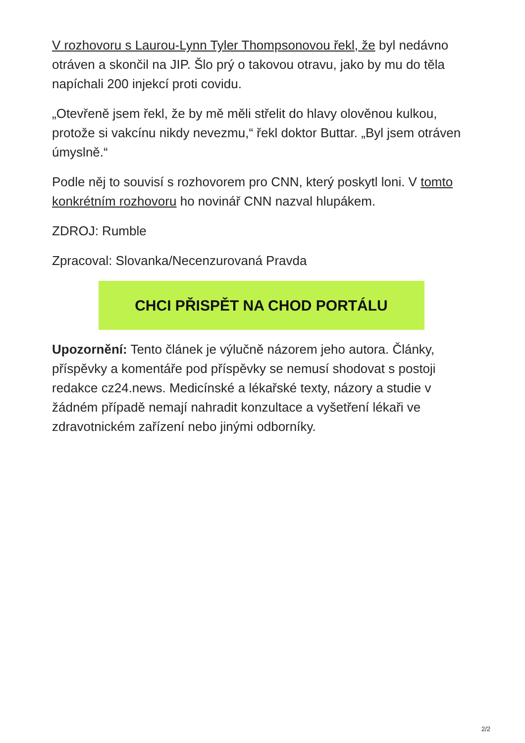V rozhovoru s Laurou-Lynn Tyler Thompsonovou řekl, že byl nedávno otráven a skončil na JIP. Šlo prý o takovou otravu, jako by mu do těla napíchali 200 injekcí proti covidu.
„Otevřeně jsem řekl, že by mě měli střelit do hlavy olověnou kulkou, protože si vakcínu nikdy nevezmu,“ řekl doktor Buttar. „Byl jsem otráven úmyslně.“
Podle něj to souvisí s rozhovorem pro CNN, který poskytl loni. V tomto konkrétním rozhovoru ho novinář CNN nazval hlupákem.
ZDROJ: Rumble
Zpracoval: Slovanka/Necenzurovaná Pravda
CHCI PŘISPĚT NA CHOD PORTÁLU
Upozornění: Tento článek je výlučně názorem jeho autora. Články, příspěvky a komentáře pod příspěvky se nemusí shodovat s postoji redakce cz24.news. Medicínské a lékařské texty, názory a studie v žádném případě nemají nahradit konzultace a vyšetření lékaři ve zdravotnickém zařízení nebo jinými odborníky.
2/2